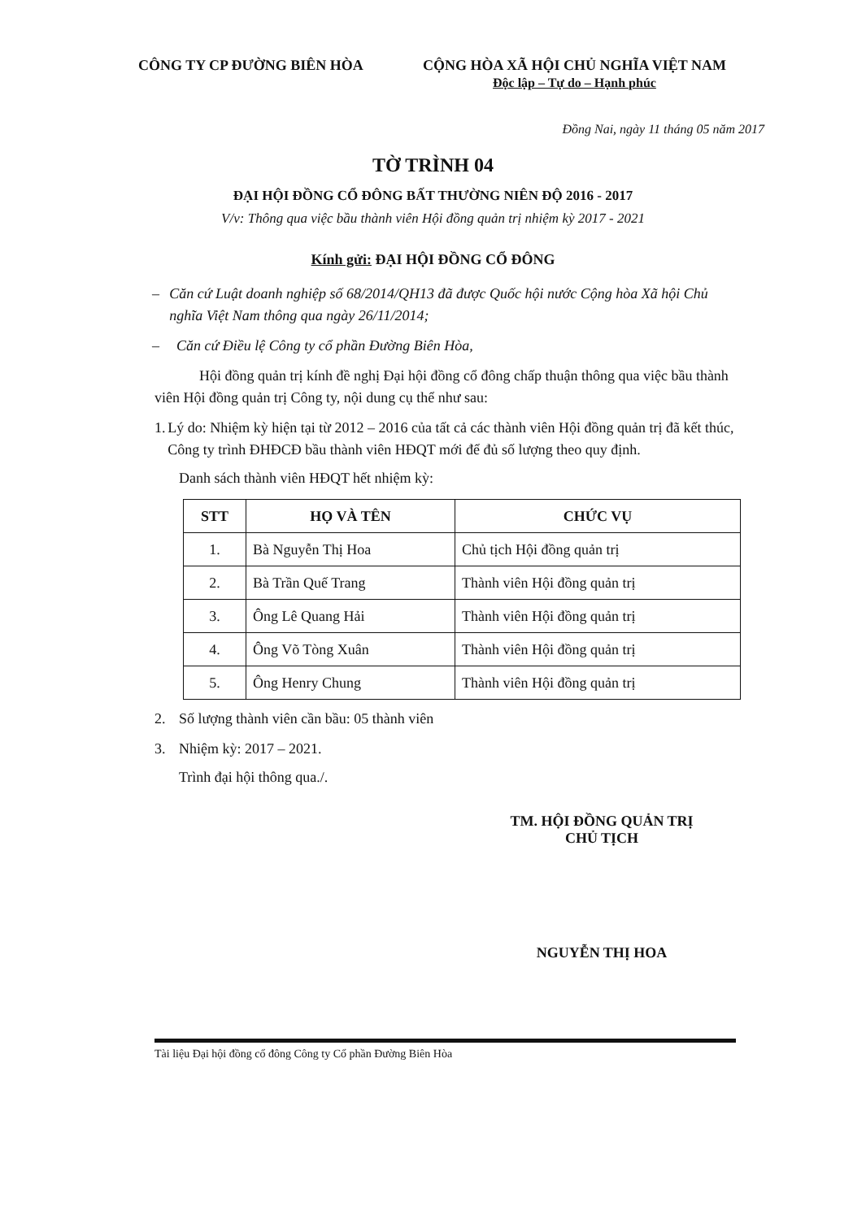CÔNG TY CP ĐƯỜNG BIÊN HÒA CỘNG HÒA XÃ HỘI CHỦ NGHĨA VIỆT NAM
Độc lập – Tự do – Hạnh phúc
Đồng Nai, ngày 11 tháng 05 năm 2017
TỜ TRÌNH 04
ĐẠI HỘI ĐỒNG CỔ ĐÔNG BẤT THƯỜNG NIÊN ĐỘ 2016 - 2017
V/v: Thông qua việc bầu thành viên Hội đồng quản trị nhiệm kỳ 2017 - 2021
Kính gửi: ĐẠI HỘI ĐỒNG CỔ ĐÔNG
– Căn cứ Luật doanh nghiệp số 68/2014/QH13 đã được Quốc hội nước Cộng hòa Xã hội Chủ nghĩa Việt Nam thông qua ngày 26/11/2014;
– Căn cứ Điều lệ Công ty cổ phần Đường Biên Hòa,
Hội đồng quản trị kính đề nghị Đại hội đồng cổ đông chấp thuận thông qua việc bầu thành viên Hội đồng quản trị Công ty, nội dung cụ thể như sau:
1. Lý do: Nhiệm kỳ hiện tại từ 2012 – 2016 của tất cả các thành viên Hội đồng quản trị đã kết thúc, Công ty trình ĐHĐCĐ bầu thành viên HĐQT mới để đủ số lượng theo quy định.
Danh sách thành viên HĐQT hết nhiệm kỳ:
| STT | HỌ VÀ TÊN | CHỨC VỤ |
| --- | --- | --- |
| 1. | Bà Nguyễn Thị Hoa | Chủ tịch Hội đồng quản trị |
| 2. | Bà Trần Quế Trang | Thành viên Hội đồng quản trị |
| 3. | Ông Lê Quang Hải | Thành viên Hội đồng quản trị |
| 4. | Ông Võ Tòng Xuân | Thành viên Hội đồng quản trị |
| 5. | Ông Henry Chung | Thành viên Hội đồng quản trị |
2. Số lượng thành viên cần bầu: 05 thành viên
3. Nhiệm kỳ: 2017 – 2021.
Trình đại hội thông qua./.
TM. HỘI ĐỒNG QUẢN TRỊ
CHỦ TỊCH
NGUYỄN THỊ HOA
Tài liệu Đại hội đồng cổ đông Công ty Cổ phần Đường Biên Hòa